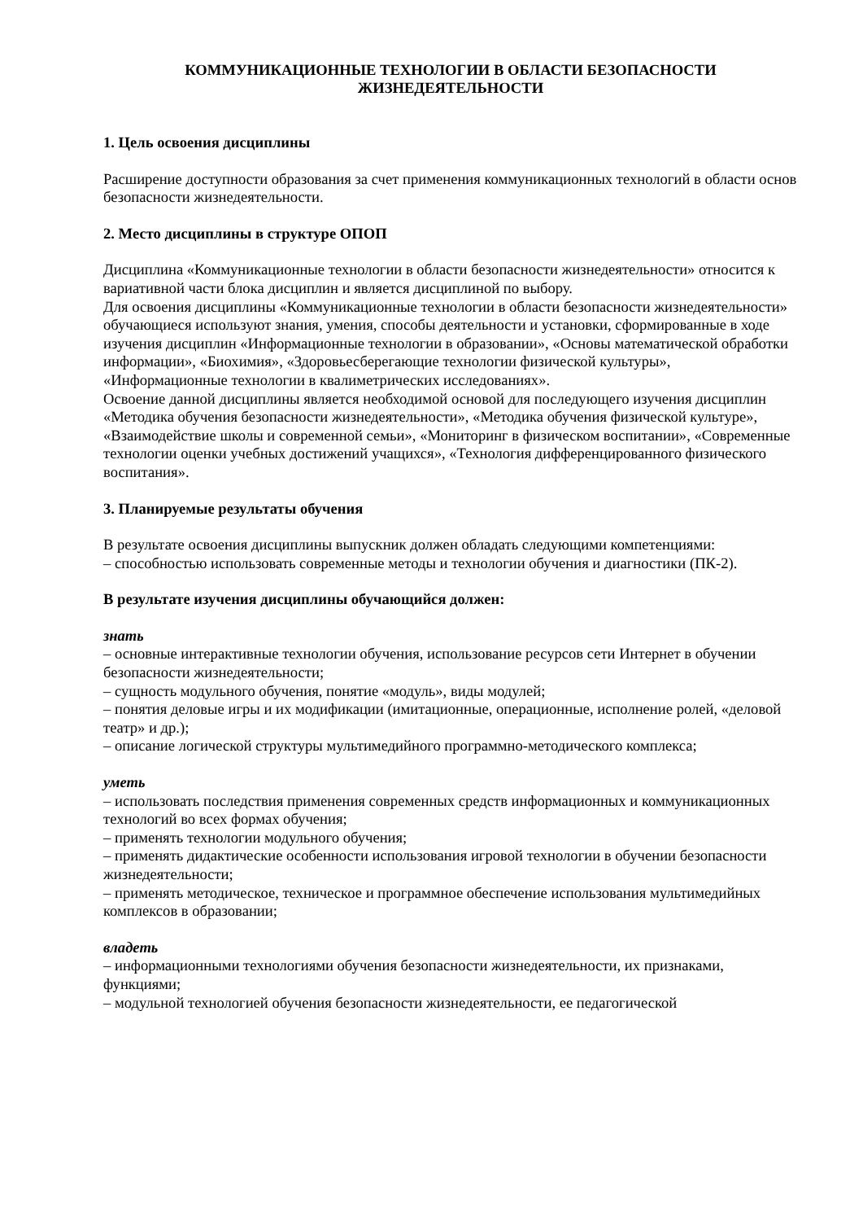КОММУНИКАЦИОННЫЕ ТЕХНОЛОГИИ В ОБЛАСТИ БЕЗОПАСНОСТИ ЖИЗНЕДЕЯТЕЛЬНОСТИ
1. Цель освоения дисциплины
Расширение доступности образования за счет применения коммуникационных технологий в области основ безопасности жизнедеятельности.
2. Место дисциплины в структуре ОПОП
Дисциплина «Коммуникационные технологии в области безопасности жизнедеятельности» относится к вариативной части блока дисциплин и является дисциплиной по выбору.
Для освоения дисциплины «Коммуникационные технологии в области безопасности жизнедеятельности» обучающиеся используют знания, умения, способы деятельности и установки, сформированные в ходе изучения дисциплин «Информационные технологии в образовании», «Основы математической обработки информации», «Биохимия», «Здоровьесберегающие технологии физической культуры», «Информационные технологии в квалиметрических исследованиях».
Освоение данной дисциплины является необходимой основой для последующего изучения дисциплин «Методика обучения безопасности жизнедеятельности», «Методика обучения физической культуре», «Взаимодействие школы и современной семьи», «Мониторинг в физическом воспитании», «Современные технологии оценки учебных достижений учащихся», «Технология дифференцированного физического воспитания».
3. Планируемые результаты обучения
В результате освоения дисциплины выпускник должен обладать следующими компетенциями:
– способностью использовать современные методы и технологии обучения и диагностики (ПК-2).
В результате изучения дисциплины обучающийся должен:
знать
– основные интерактивные технологии обучения, использование ресурсов сети Интернет в обучении безопасности жизнедеятельности;
– сущность модульного обучения, понятие «модуль», виды модулей;
– понятия деловые игры и их модификации (имитационные, операционные, исполнение ролей, «деловой театр» и др.);
– описание логической структуры мультимедийного программно-методического комплекса;
уметь
– использовать последствия применения современных средств информационных и коммуникационных технологий во всех формах обучения;
– применять технологии модульного обучения;
– применять дидактические особенности использования игровой технологии в обучении безопасности жизнедеятельности;
– применять методическое, техническое и программное обеспечение использования мультимедийных комплексов в образовании;
владеть
– информационными технологиями обучения безопасности жизнедеятельности, их признаками, функциями;
– модульной технологией обучения безопасности жизнедеятельности, ее педагогической